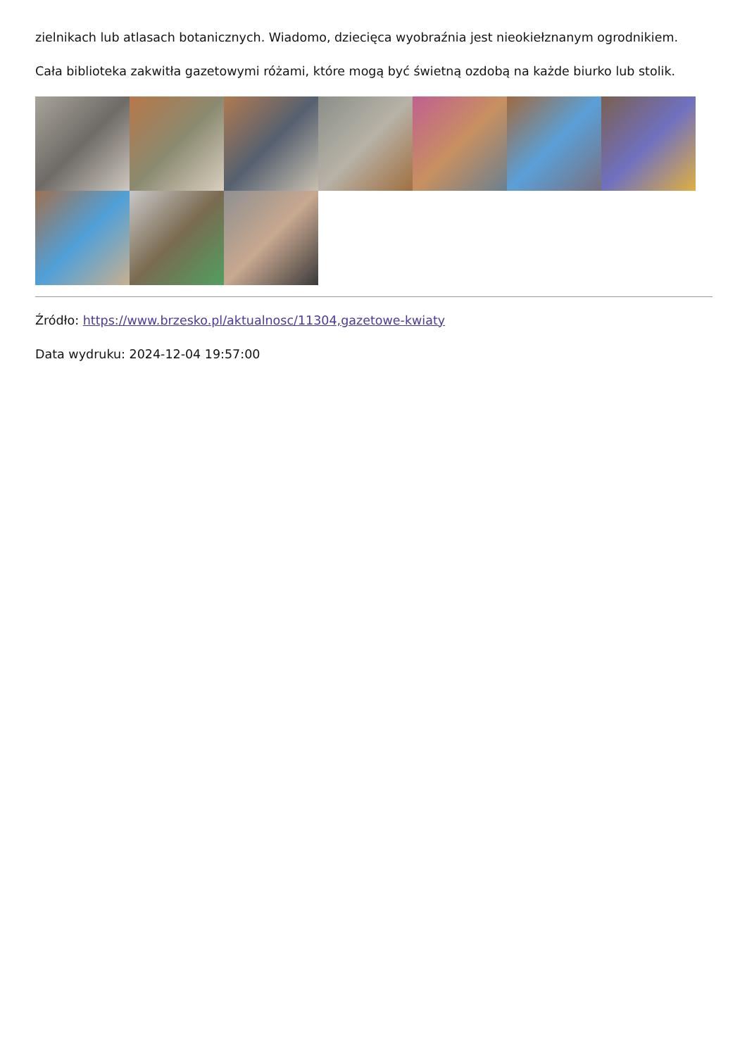zielnikach lub atlasach botanicznych. Wiadomo, dziecięca wyobraźnia jest nieokiełznanym ogrodnikiem.
Cała biblioteka zakwitła gazetowymi różami, które mogą być świetną ozdobą na każde biurko lub stolik.
Źródło: https://www.brzesko.pl/aktualnosc/11304,gazetowe-kwiaty
Data wydruku: 2024-12-04 19:57:00